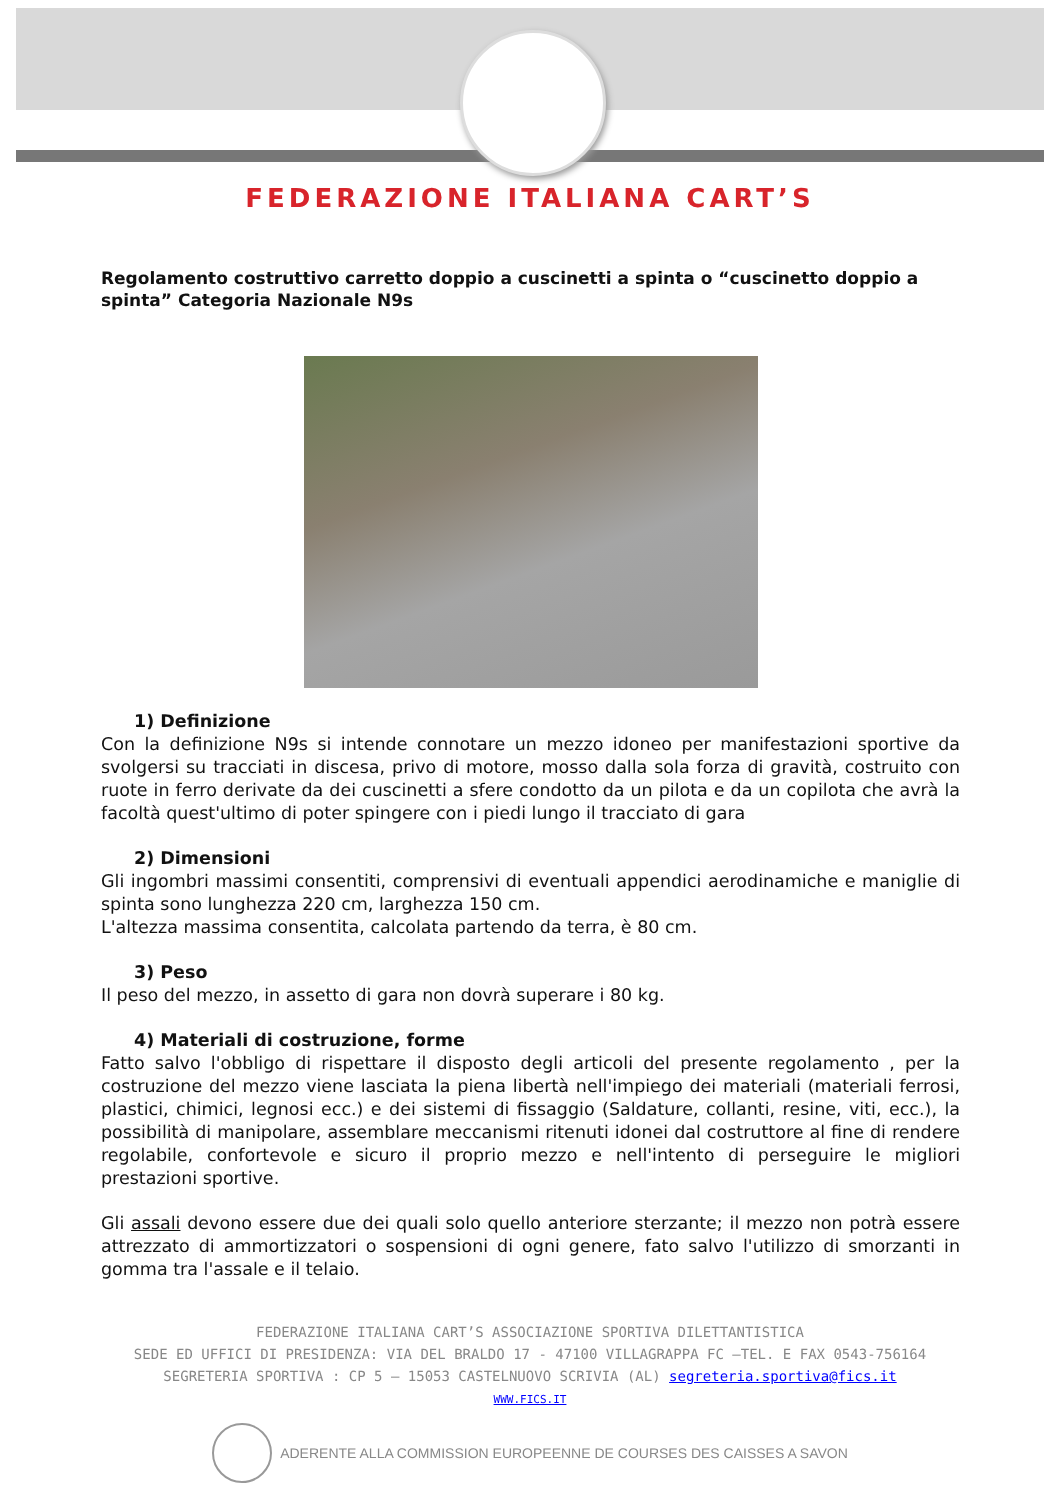FEDERAZIONE ITALIANA CART’S
Regolamento costruttivo carretto doppio a cuscinetti a spinta o “cuscinetto doppio a spinta” Categoria Nazionale N9s
1) Definizione
Con la definizione N9s si intende connotare un mezzo idoneo per manifestazioni sportive da svolgersi su tracciati in discesa, privo di motore, mosso dalla sola forza di gravità, costruito con ruote in ferro derivate da dei cuscinetti a sfere condotto da un pilota e da un copilota che avrà la facoltà quest'ultimo di poter spingere con i piedi lungo il tracciato di gara
2) Dimensioni
Gli ingombri massimi consentiti, comprensivi di eventuali appendici aerodinamiche e maniglie di spinta sono lunghezza 220 cm, larghezza 150 cm.
L'altezza massima consentita, calcolata partendo da terra, è 80 cm.
3) Peso
Il peso del mezzo, in assetto di gara non dovrà superare i 80 kg.
4) Materiali di costruzione, forme
Fatto salvo l'obbligo di rispettare il disposto degli articoli del presente regolamento , per la costruzione del mezzo viene lasciata la piena libertà nell'impiego dei materiali (materiali ferrosi, plastici, chimici, legnosi ecc.) e dei sistemi di fissaggio (Saldature, collanti, resine, viti, ecc.), la possibilità di manipolare, assemblare meccanismi ritenuti idonei dal costruttore al fine di rendere regolabile, confortevole e sicuro il proprio mezzo e nell'intento di perseguire le migliori prestazioni sportive.
Gli assali devono essere due dei quali solo quello anteriore sterzante; il mezzo non potrà essere attrezzato di ammortizzatori o sospensioni di ogni genere, fato salvo l'utilizzo di smorzanti in gomma tra l'assale e il telaio.
FEDERAZIONE ITALIANA CART’S ASSOCIAZIONE SPORTIVA DILETTANTISTICA
SEDE ED UFFICI DI PRESIDENZA: VIA DEL BRALDO 17 - 47100 VILLAGRAPPA FC –TEL. E FAX 0543-756164
SEGRETERIA SPORTIVA : CP 5 – 15053 CASTELNUOVO SCRIVIA (AL) segreteria.sportiva@fics.it
WWW.FICS.IT
ADERENTE ALLA COMMISSION EUROPEENNE DE COURSES DES CAISSES A SAVON